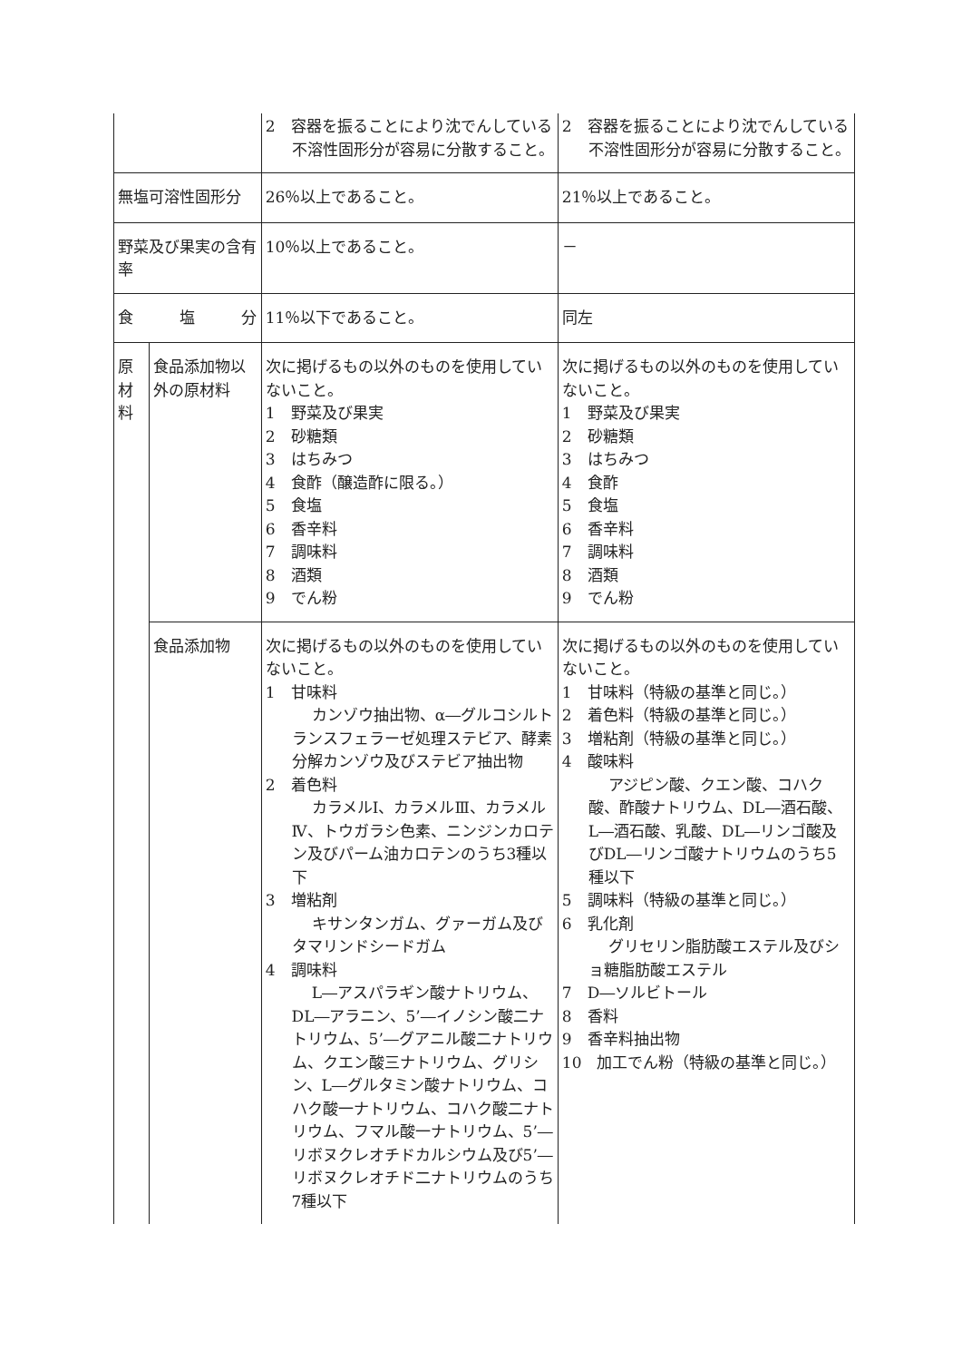| | | 2 容器を振ることにより沈でんしている不溶性固形分が容易に分散すること。 | 2 容器を振ることにより沈でんしている不溶性固形分が容易に分散すること。 |
| 無塩可溶性固形分 | | 26％以上であること。 | 21％以上であること。 |
| 野菜及び果実の含有率 | | 10％以上であること。 | － |
| 食 塩 分 | | 11％以下であること。 | 同左 |
| 原材料 | 食品添加物以外の原材料 | 次に掲げるもの以外のものを使用していないこと。 1 野菜及び果実 2 砂糖類 3 はちみつ 4 食酢（醸造酢に限る。） 5 食塩 6 香辛料 7 調味料 8 酒類 9 でん粉 | 次に掲げるもの以外のものを使用していないこと。 1 野菜及び果実 2 砂糖類 3 はちみつ 4 食酢 5 食塩 6 香辛料 7 調味料 8 酒類 9 でん粉 |
| | 食品添加物 | 次に掲げるもの以外のものを使用していないこと。 1 甘味料 カンゾウ抽出物、α―グルコシルトランスフェラーゼ処理ステビア、酵素分解カンゾウ及びステビア抽出物 2 着色料 カラメルⅠ、カラメルⅢ、カラメルⅣ、トウガラシ色素、ニンジンカロテン及びパーム油カロテンのうち3種以下 3 増粘剤 キサンタンガム、グァーガム及びタマリンドシードガム 4 調味料 L―アスパラギン酸ナトリウム、DL―アラニン、5’―イノシン酸二ナトリウム、5’―グアニル酸二ナトリウム、クエン酸三ナトリウム、グリシン、L―グルタミン酸ナトリウム、コハク酸一ナトリウム、コハク酸二ナトリウム、フマル酸一ナトリウム、5’―リボヌクレオチドカルシウム及び5’―リボヌクレオチド二ナトリウムのうち7種以下 | 次に掲げるもの以外のものを使用していないこと。 1 甘味料（特級の基準と同じ。） 2 着色料（特級の基準と同じ。） 3 増粘剤（特級の基準と同じ。） 4 酸味料 アジピン酸、クエン酸、コハク酸、酢酸ナトリウム、DL―酒石酸、L―酒石酸、乳酸、DL―リンゴ酸及びDL―リンゴ酸ナトリウムのうち5種以下 5 調味料（特級の基準と同じ。） 6 乳化剤 グリセリン脂肪酸エステル及びショ糖脂肪酸エステル 7 D―ソルビトール 8 香料 9 香辛料抽出物 10 加工でん粉（特級の基準と同じ。） |